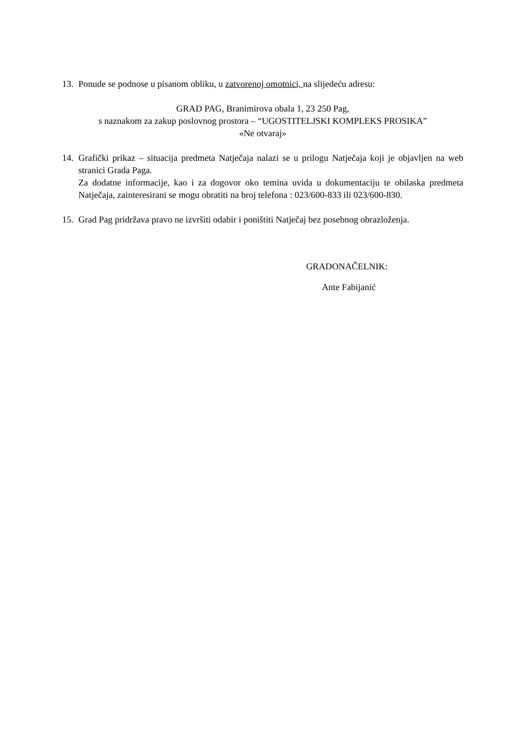13.
Ponude se podnose u pisanom obliku, u zatvorenoj omotnici, na slijedeću adresu:
GRAD PAG, Branimirova obala 1, 23 250 Pag,
s naznakom za zakup poslovnog prostora – “UGOSTITELJSKI KOMPLEKS PROSIKA”
«Ne otvaraj»
14.
Grafički prikaz – situacija predmeta Natječaja nalazi se u prilogu Natječaja koji je objavljen na web stranici Grada Paga.
Za dodatne informacije, kao i za dogovor oko temina uvida u dokumentaciju te obilaska predmeta Natječaja, zainteresirani se mogu obratiti na broj telefona : 023/600-833 ili 023/600-830.
15.
Grad Pag pridržava pravo ne izvršiti odabir i poništiti Natječaj bez posebnog obrazloženja.
GRADONAČELNIK:
Ante Fabijanić